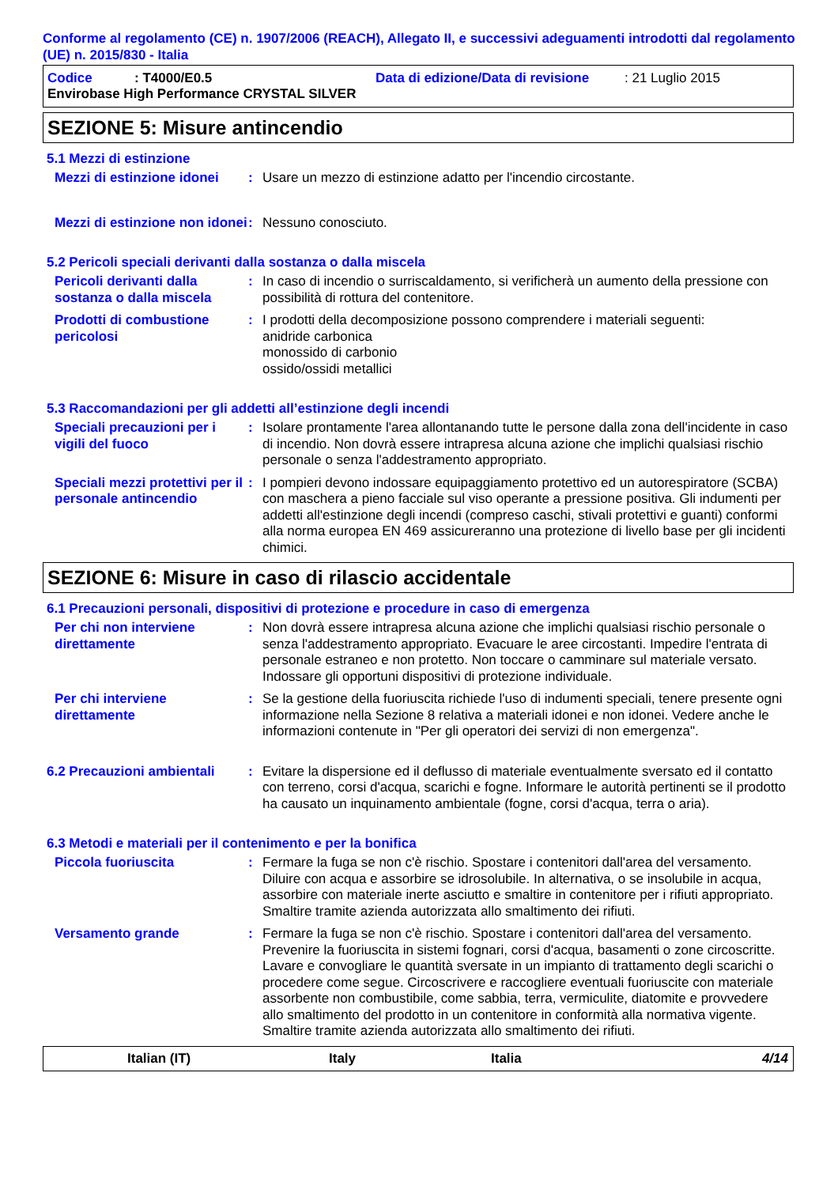Conforme al regolamento (CE) n. 1907/2006 (REACH), Allegato II, e successivi adeguamenti introdotti dal regolamento (UE) n. 2015/830 - Italia
Codice: T4000/E0.5 Data di edizione/Data di revisione: 21 Luglio 2015
Envirobase High Performance CRYSTAL SILVER
SEZIONE 5: Misure antincendio
5.1 Mezzi di estinzione
Mezzi di estinzione idonei
: Usare un mezzo di estinzione adatto per l'incendio circostante.
Mezzi di estinzione non idonei
: Nessuno conosciuto.
5.2 Pericoli speciali derivanti dalla sostanza o dalla miscela
Pericoli derivanti dalla sostanza o dalla miscela
: In caso di incendio o surriscaldamento, si verificherà un aumento della pressione con possibilità di rottura del contenitore.
Prodotti di combustione pericolosi
: I prodotti della decomposizione possono comprendere i materiali seguenti:
anidride carbonica
monossido di carbonio
ossido/ossidi metallici
5.3 Raccomandazioni per gli addetti all’estinzione degli incendi
Speciali precauzioni per i vigili del fuoco
: Isolare prontamente l'area allontanando tutte le persone dalla zona dell'incidente in caso di incendio. Non dovrà essere intrapresa alcuna azione che implichi qualsiasi rischio personale o senza l'addestramento appropriato.
Speciali mezzi protettivi per il personale antincendio
: I pompieri devono indossare equipaggiamento protettivo ed un autorespiratore (SCBA) con maschera a pieno facciale sul viso operante a pressione positiva. Gli indumenti per addetti all'estinzione degli incendi (compreso caschi, stivali protettivi e guanti) conformi alla norma europea EN 469 assicureranno una protezione di livello base per gli incidenti chimici.
SEZIONE 6: Misure in caso di rilascio accidentale
6.1 Precauzioni personali, dispositivi di protezione e procedure in caso di emergenza
Per chi non interviene direttamente
: Non dovrà essere intrapresa alcuna azione che implichi qualsiasi rischio personale o senza l'addestramento appropriato. Evacuare le aree circostanti. Impedire l'entrata di personale estraneo e non protetto. Non toccare o camminare sul materiale versato. Indossare gli opportuni dispositivi di protezione individuale.
Per chi interviene direttamente
: Se la gestione della fuoriuscita richiede l'uso di indumenti speciali, tenere presente ogni informazione nella Sezione 8 relativa a materiali idonei e non idonei. Vedere anche le informazioni contenute in "Per gli operatori dei servizi di non emergenza".
6.2 Precauzioni ambientali
: Evitare la dispersione ed il deflusso di materiale eventualmente sversato ed il contatto con terreno, corsi d'acqua, scarichi e fogne. Informare le autorità pertinenti se il prodotto ha causato un inquinamento ambientale (fogne, corsi d'acqua, terra o aria).
6.3 Metodi e materiali per il contenimento e per la bonifica
Piccola fuoriuscita : Fermare la fuga se non c'è rischio. Spostare i contenitori dall'area del versamento. Diluire con acqua e assorbire se idrosolubile. In alternativa, o se insolubile in acqua, assorbire con materiale inerte asciutto e smaltire in contenitore per i rifiuti appropriato. Smaltire tramite azienda autorizzata allo smaltimento dei rifiuti.
Versamento grande : Fermare la fuga se non c'è rischio. Spostare i contenitori dall'area del versamento. Prevenire la fuoriuscita in sistemi fognari, corsi d'acqua, basamenti o zone circoscritte. Lavare e convogliare le quantità sversate in un impianto di trattamento degli scarichi o procedere come segue. Circoscrivere e raccogliere eventuali fuoriuscite con materiale assorbente non combustibile, come sabbia, terra, vermiculite, diatomite e provvedere allo smaltimento del prodotto in un contenitore in conformità alla normativa vigente. Smaltire tramite azienda autorizzata allo smaltimento dei rifiuti.
Italian (IT) Italy Italia 4/14